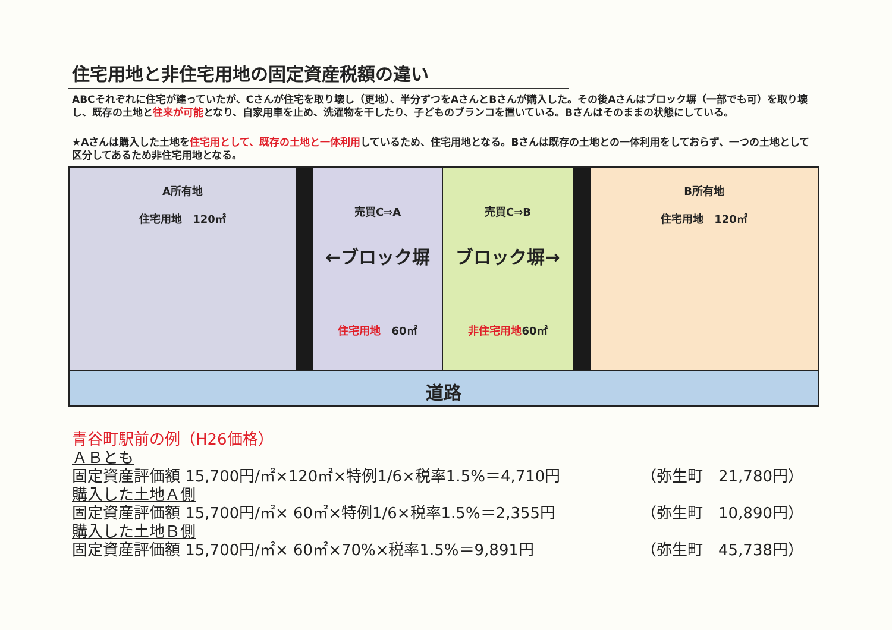住宅用地と非住宅用地の固定資産税額の違い
ABCそれぞれに住宅が建っていたが、Cさんが住宅を取り壊し（更地）、半分ずつをAさんとBさんが購入した。その後Aさんはブロック塀（一部でも可）を取り壊し、既存の土地と往来が可能となり、自家用車を止め、洗濯物を干したり、子どものブランコを置いている。Bさんはそのままの状態にしている。
★Aさんは購入した土地を住宅用として、既存の土地と一体利用しているため、住宅用地となる。Bさんは既存の土地との一体利用をしておらず、一つの土地として区分してあるため非住宅用地となる。
A所有地
住宅用地　120㎡
売買C⇒A
←ブロック塀
住宅用地　60㎡
売買C⇒B
ブロック塀→
非住宅用地60㎡
B所有地
住宅用地　120㎡
道路
青谷町駅前の例（H26価格）
ＡＢとも
固定資産評価額 15,700円/㎡×120㎡×特例1/6×税率1.5%＝4,710円 （弥生町　21,780円）
購入した土地Ａ側
固定資産評価額 15,700円/㎡× 60㎡×特例1/6×税率1.5%＝2,355円 （弥生町　10,890円）
購入した土地Ｂ側
固定資産評価額 15,700円/㎡× 60㎡×70%×税率1.5%＝9,891円 （弥生町　45,738円）